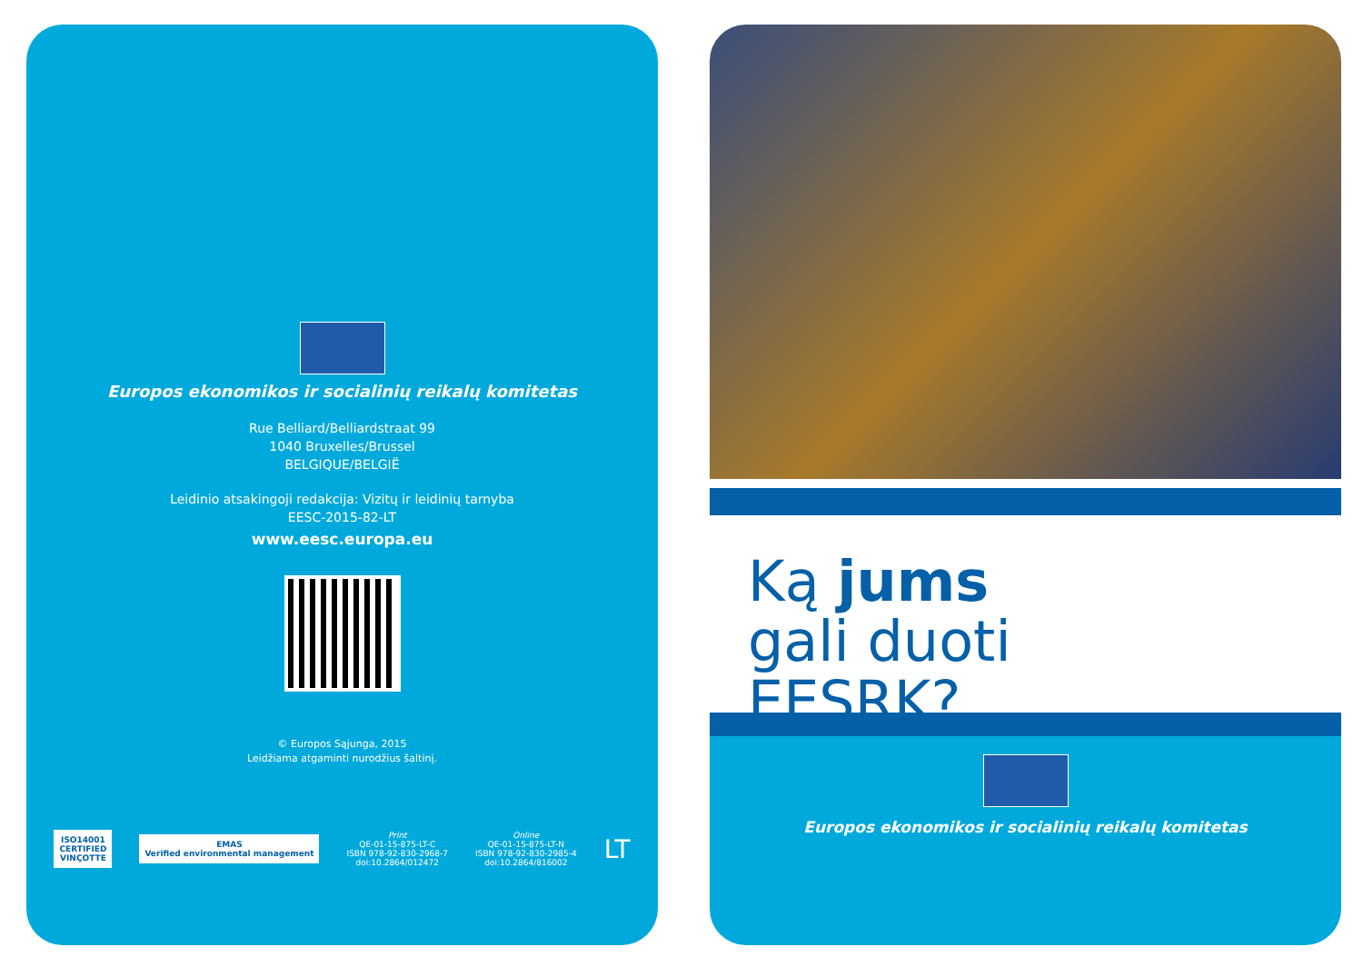Europos ekonomikos ir socialinių reikalų komitetas
Rue Belliard/Belliardstraat 99
1040 Bruxelles/Brussel
BELGIQUE/BELGIË
Leidinio atsakingoji redakcija: Vizitų ir leidinių tarnyba
EESC-2015-82-LT
www.eesc.europa.eu
© Europos Sąjunga, 2015
Leidžiama atgaminti nurodžius šaltinį.
ISO14001
CERTIFIED
VINÇOTTE
EMAS
Verified environmental management
Print
QE-01-15-875-LT-C
ISBN 978-92-830-2968-7
doi:10.2864/012472
Online
QE-01-15-875-LT-N
ISBN 978-92-830-2985-4
doi:10.2864/816002
LT
Ką jums
gali duoti
EESRK?
Europos ekonomikos ir socialinių reikalų komitetas